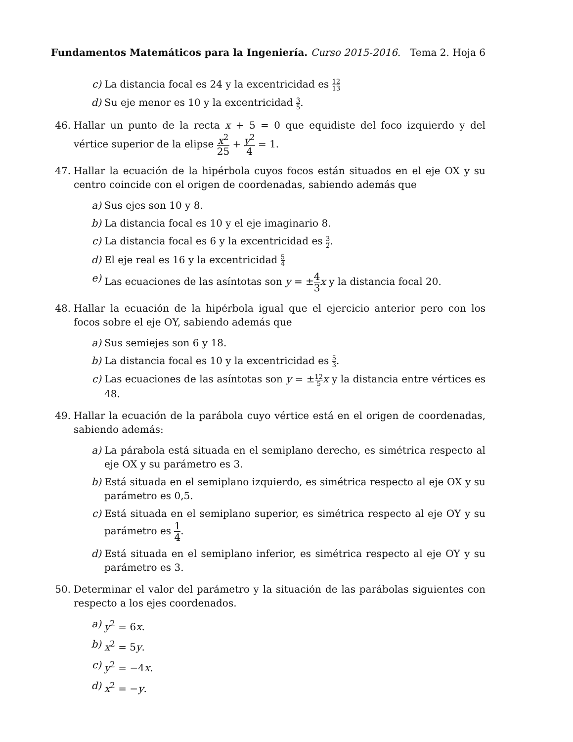Fundamentos Matemáticos para la Ingeniería. Curso 2015-2016.
Tema 2. Hoja 6
c) La distancia focal es 24 y la excentricidad es 12 13
d) Su eje menor es 10 y la excentricidad 3 5.
46. Hallar un punto de la recta x + 5 = 0 que equidiste del foco izquierdo y del vértice superior de la elipse x<sup>2</sup> 25 + y<sup>2</sup> 4 = 1.
47. Hallar la ecuación de la hipérbola cuyos focos están situados en el eje OX y su centro coincide con el origen de coordenadas, sabiendo además que
a) Sus ejes son 10 y 8.
b) La distancia focal es 10 y el eje imaginario 8.
c) La distancia focal es 6 y la excentricidad es 3 2.
d) El eje real es 16 y la excentricidad 5 4
e) Las ecuaciones de las asíntotas son y = ±4 3 x y la distancia focal 20.
48. Hallar la ecuación de la hipérbola igual que el ejercicio anterior pero con los focos sobre el eje OY, sabiendo además que
a) Sus semiejes son 6 y 18.
b) La distancia focal es 10 y la excentricidad es 5 3.
c) Las ecuaciones de las asíntotas son y = ±12 5 x y la distancia entre vértices es 48.
49. Hallar la ecuación de la parábola cuyo vértice está en el origen de coordenadas, sabiendo además:
a) La párabola está situada en el semiplano derecho, es simétrica respecto al eje OX y su parámetro es 3.
b) Está situada en el semiplano izquierdo, es simétrica respecto al eje OX y su parámetro es 0,5.
c) Está situada en el semiplano superior, es simétrica respecto al eje OY y su parámetro es 1 4.
d) Está situada en el semiplano inferior, es simétrica respecto al eje OY y su parámetro es 3.
50. Determinar el valor del parámetro y la situación de las parábolas siguientes con respecto a los ejes coordenados.
a) y<sup>2</sup> = 6x.
b) x<sup>2</sup> = 5y.
c) y<sup>2</sup> = −4x.
d) x<sup>2</sup> = −y.